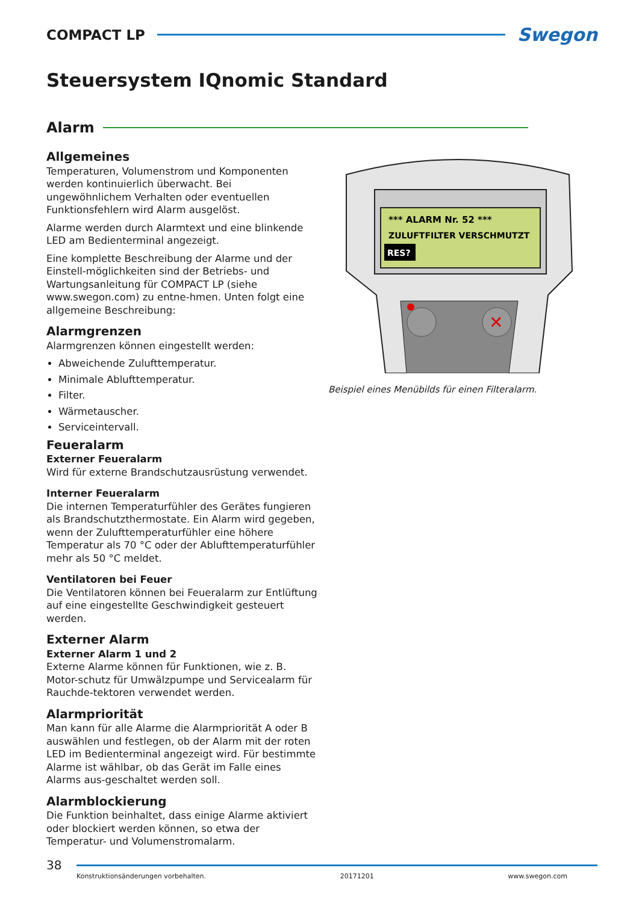COMPACT LP
Swegon
Steuersystem IQnomic Standard
Alarm
Allgemeines
Temperaturen, Volumenstrom und Komponenten werden kontinuierlich überwacht. Bei ungewöhnlichem Verhalten oder eventuellen Funktionsfehlern wird Alarm ausgelöst.
Alarme werden durch Alarmtext und eine blinkende LED am Bedienterminal angezeigt.
Eine komplette Beschreibung der Alarme und der Einstell-möglichkeiten sind der Betriebs- und Wartungsanleitung für COMPACT LP (siehe www.swegon.com) zu entne-hmen. Unten folgt eine allgemeine Beschreibung:
Alarmgrenzen
Alarmgrenzen können eingestellt werden:
Abweichende Zulufttemperatur.
Minimale Ablufttemperatur.
Filter.
Wärmetauscher.
Serviceintervall.
Feueralarm
Externer Feueralarm
Wird für externe Brandschutzausrüstung verwendet.
Interner Feueralarm
Die internen Temperaturfühler des Gerätes fungieren als Brandschutzthermostate. Ein Alarm wird gegeben, wenn der Zulufttemperaturfühler eine höhere Temperatur als 70 °C oder der Ablufttemperaturfühler mehr als 50 °C meldet.
Ventilatoren bei Feuer
Die Ventilatoren können bei Feueralarm zur Entlüftung auf eine eingestellte Geschwindigkeit gesteuert werden.
Externer Alarm
Externer Alarm 1 und 2
Externe Alarme können für Funktionen, wie z. B. Motor-schutz für Umwälzpumpe und Servicealarm für Rauchde-tektoren verwendet werden.
Alarmpriorität
Man kann für alle Alarme die Alarmpriorität A oder B auswählen und festlegen, ob der Alarm mit der roten LED im Bedienterminal angezeigt wird. Für bestimmte Alarme ist wählbar, ob das Gerät im Falle eines Alarms aus-geschaltet werden soll.
Alarmblockierung
Die Funktion beinhaltet, dass einige Alarme aktiviert oder blockiert werden können, so etwa der Temperatur- und Volumenstromalarm.
*** ALARM Nr. 52 ***
ZULUFTFILTER VERSCHMUTZT
RES?
✕
Beispiel eines Menübilds für einen Filteralarm.
38
Konstruktionsänderungen vorbehalten. 20171201 www.swegon.com